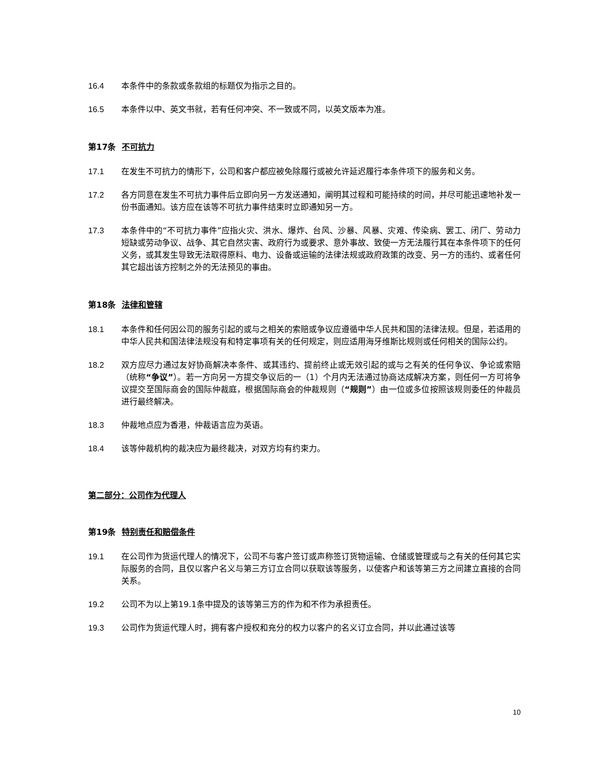16.4 本条件中的条款或条款组的标题仅为指示之目的。
16.5 本条件以中、英文书就，若有任何冲突、不一致或不同，以英文版本为准。
第17条 不可抗力
17.1 在发生不可抗力的情形下，公司和客户都应被免除履行或被允许延迟履行本条件项下的服务和义务。
17.2 各方同意在发生不可抗力事件后立即向另一方发送通知，阐明其过程和可能持续的时间，并尽可能迅速地补发一份书面通知。该方应在该等不可抗力事件结束时立即通知另一方。
17.3 本条件中的“不可抗力事件”应指火灾、洪水、爆炸、台风、沙暴、风暴、灾难、传染病、罢工、闭厂、劳动力短缺或劳动争议、战争、其它自然灾害、政府行为或要求、意外事故、致使一方无法履行其在本条件项下的任何义务，或其发生导致无法取得原料、电力、设备或运输的法律法规或政府政策的改变、另一方的违约、或者任何其它超出该方控制之外的无法预见的事由。
第18条 法律和管辖
18.1 本条件和任何因公司的服务引起的或与之相关的索赔或争议应遵循中华人民共和国的法律法规。但是，若适用的中华人民共和国法律法规没有和特定事项有关的任何规定，则应适用海牙维斯比规则或任何相关的国际公约。
18.2 双方应尽力通过友好协商解决本条件、或其违约、提前终止或无效引起的或与之有关的任何争议、争论或索赔（统称“争议”）。若一方向另一方提交争议后的一（1）个月内无法通过协商达成解决方案，则任何一方可将争议提交至国际商会的国际仲裁庭，根据国际商会的仲裁规则（“规则”）由一位或多位按照该规则委任的仲裁员进行最终解决。
18.3 仲裁地点应为香港，仲裁语言应为英语。
18.4 该等仲裁机构的裁决应为最终裁决，对双方均有约束力。
第二部分：公司作为代理人
第19条 特别责任和赔偿条件
19.1 在公司作为货运代理人的情况下，公司不与客户签订或声称签订货物运输、仓储或管理或与之有关的任何其它实际服务的合同，且仅以客户名义与第三方订立合同以获取该等服务，以使客户和该等第三方之间建立直接的合同关系。
19.2 公司不为以上第19.1条中提及的该等第三方的作为和不作为承担责任。
19.3 公司作为货运代理人时，拥有客户授权和充分的权力以客户的名义订立合同，并以此通过该等
10